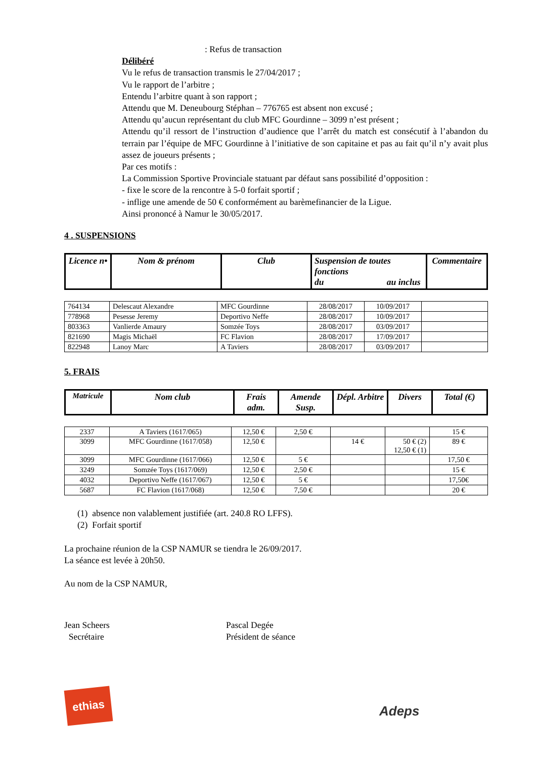: Refus de transaction
Délibéré
Vu le refus de transaction transmis le 27/04/2017 ;
Vu le rapport de l’arbitre ;
Entendu l’arbitre quant à son rapport ;
Attendu que M. Deneubourg Stéphan – 776765 est absent non excusé ;
Attendu qu’aucun représentant du club MFC Gourdinne – 3099 n’est présent ;
Attendu qu’il ressort de l’instruction d’audience que l’arrêt du match est consécutif à l’abandon du terrain par l’équipe de MFC Gourdinne à l’initiative de son capitaine et pas au fait qu’il n’y avait plus assez de joueurs présents ;
Par ces motifs :
La Commission Sportive Provinciale statuant par défaut sans possibilité d’opposition :
- fixe le score de la rencontre à 5-0 forfait sportif ;
- inflige une amende de 50 € conformément au barèmefinancier de la Ligue.
Ainsi prononcé à Namur le 30/05/2017.
4 . SUSPENSIONS
| Licence n• | Nom & prénom | Club | Suspension de toutes fonctions du au inclus | Commentaire |
| --- | --- | --- | --- | --- |
| 764134 | Delescaut Alexandre | MFC Gourdinne | 28/08/2017 | 10/09/2017 | |
| 778968 | Pesesse Jeremy | Deportivo Neffe | 28/08/2017 | 10/09/2017 | |
| 803363 | Vanlierde Amaury | Somzée Toys | 28/08/2017 | 03/09/2017 | |
| 821690 | Magis Michaël | FC Flavion | 28/08/2017 | 17/09/2017 | |
| 822948 | Lanoy Marc | A Taviers | 28/08/2017 | 03/09/2017 | |
5. FRAIS
| Matricule | Nom club | Frais adm. | Amende Susp. | Dépl. Arbitre | Divers | Total (€) |
| --- | --- | --- | --- | --- | --- | --- |
| 2337 | A Taviers (1617/065) | 12,50 € | 2,50 € | | | 15 € |
| 3099 | MFC Gourdinne (1617/058) | 12,50 € | | 14 € | 50 € (2) 12,50 € (1) | 89 € |
| 3099 | MFC Gourdinne (1617/066) | 12,50 € | 5 € | | | 17,50 € |
| 3249 | Somzée Toys (1617/069) | 12,50 € | 2,50 € | | | 15 € |
| 4032 | Deportivo Neffe (1617/067) | 12,50 € | 5 € | | | 17,50€ |
| 5687 | FC Flavion (1617/068) | 12,50 € | 7,50 € | | | 20 € |
(1) absence non valablement justifiée (art. 240.8 RO LFFS).
(2) Forfait sportif
La prochaine réunion de la CSP NAMUR se tiendra le 26/09/2017.
La séance est levée à 20h50.
Au nom de la CSP NAMUR,
Jean Scheers
Secrétaire
Pascal Degée
Président de séance
ethias
Adeps